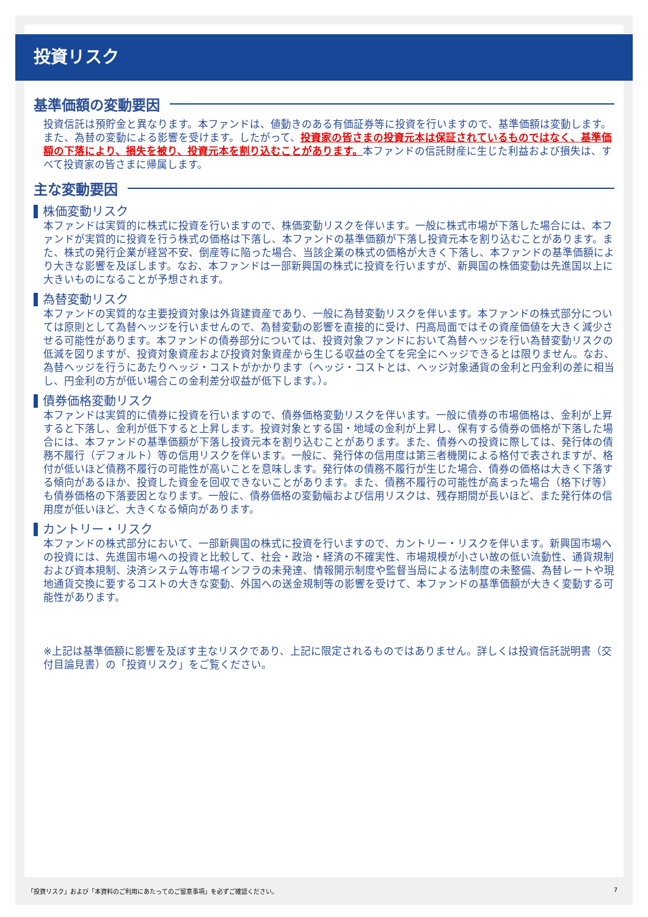投資リスク
基準価額の変動要因
投資信託は預貯金と異なります。本ファンドは、値動きのある有価証券等に投資を行いますので、基準価額は変動します。また、為替の変動による影響を受けます。したがって、投資家の皆さまの投資元本は保証されているものではなく、基準価額の下落により、損失を被り、投資元本を割り込むことがあります。本ファンドの信託財産に生じた利益および損失は、すべて投資家の皆さまに帰属します。
主な変動要因
株価変動リスク
本ファンドは実質的に株式に投資を行いますので、株価変動リスクを伴います。一般に株式市場が下落した場合には、本ファンドが実質的に投資を行う株式の価格は下落し、本ファンドの基準価額が下落し投資元本を割り込むことがあります。また、株式の発行企業が経営不安、倒産等に陥った場合、当該企業の株式の価格が大きく下落し、本ファンドの基準価額により大きな影響を及ぼします。なお、本ファンドは一部新興国の株式に投資を行いますが、新興国の株価変動は先進国以上に大きいものになることが予想されます。
為替変動リスク
本ファンドの実質的な主要投資対象は外貨建資産であり、一般に為替変動リスクを伴います。本ファンドの株式部分については原則として為替ヘッジを行いませんので、為替変動の影響を直接的に受け、円高局面ではその資産価値を大きく減少させる可能性があります。本ファンドの債券部分については、投資対象ファンドにおいて為替ヘッジを行い為替変動リスクの低減を図りますが、投資対象資産および投資対象資産から生じる収益の全てを完全にヘッジできるとは限りません。なお、為替ヘッジを行うにあたりヘッジ・コストがかかります（ヘッジ・コストとは、ヘッジ対象通貨の金利と円金利の差に相当し、円金利の方が低い場合この金利差分収益が低下します。）。
債券価格変動リスク
本ファンドは実質的に債券に投資を行いますので、債券価格変動リスクを伴います。一般に債券の市場価格は、金利が上昇すると下落し、金利が低下すると上昇します。投資対象とする国・地域の金利が上昇し、保有する債券の価格が下落した場合には、本ファンドの基準価額が下落し投資元本を割り込むことがあります。また、債券への投資に際しては、発行体の債務不履行（デフォルト）等の信用リスクを伴います。一般に、発行体の信用度は第三者機関による格付で表されますが、格付が低いほど債務不履行の可能性が高いことを意味します。発行体の債務不履行が生じた場合、債券の価格は大きく下落する傾向があるほか、投資した資金を回収できないことがあります。また、債務不履行の可能性が高まった場合（格下げ等）も債券価格の下落要因となります。一般に、債券価格の変動幅および信用リスクは、残存期間が長いほど、また発行体の信用度が低いほど、大きくなる傾向があります。
カントリー・リスク
本ファンドの株式部分において、一部新興国の株式に投資を行いますので、カントリー・リスクを伴います。新興国市場への投資には、先進国市場への投資と比較して、社会・政治・経済の不確実性、市場規模が小さい故の低い流動性、通貨規制および資本規制、決済システム等市場インフラの未発達、情報開示制度や監督当局による法制度の未整備、為替レートや現地通貨交換に要するコストの大きな変動、外国への送金規制等の影響を受けて、本ファンドの基準価額が大きく変動する可能性があります。
※上記は基準価額に影響を及ぼす主なリスクであり、上記に限定されるものではありません。詳しくは投資信託説明書（交付目論見書）の「投資リスク」をご覧ください。
「投資リスク」および「本資料のご利用にあたってのご留意事項」を必ずご確認ください。
7